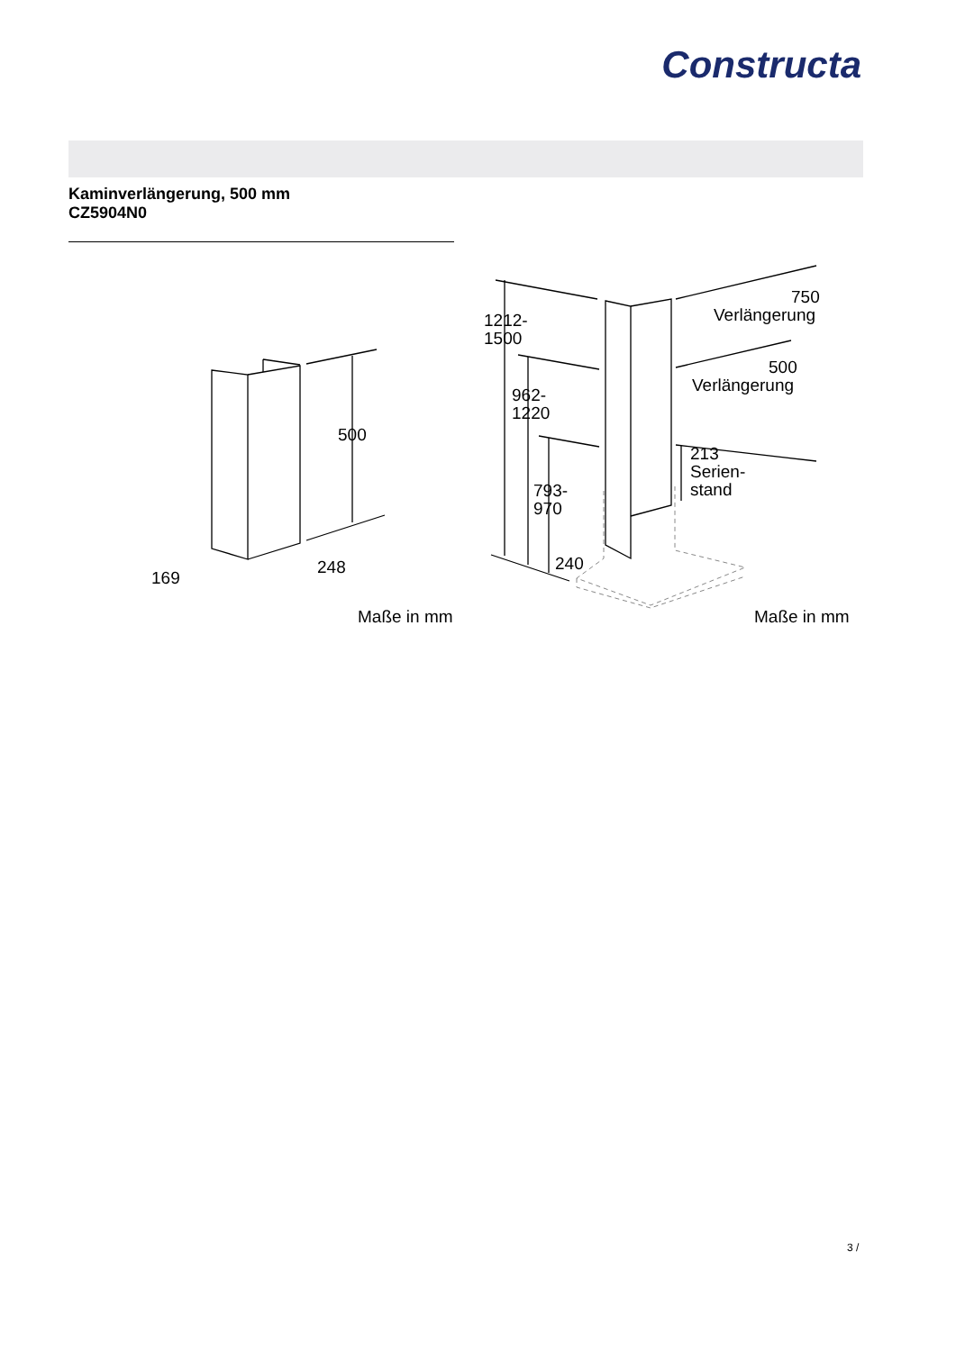Constructa
Kaminverlängerung, 500 mm
CZ5904N0
500
169
248
Maße in mm
1212-
1500
962-
1220
793-
970
240
750
Verlängerung
500
Verlängerung
213
Serien-
stand
Maße in mm
3 /